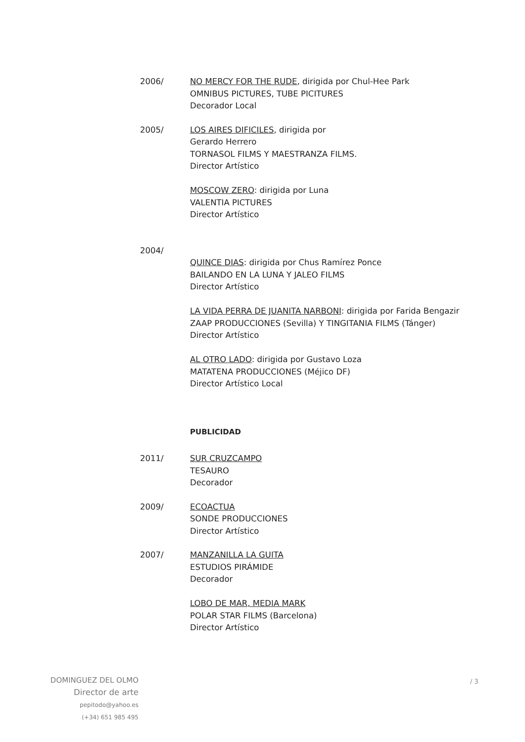2006/ NO MERCY FOR THE RUDE, dirigida por Chul-Hee Park
OMNIBUS PICTURES, TUBE PICITURES
Decorador Local
2005/ LOS AIRES DIFICILES, dirigida por
Gerardo Herrero
TORNASOL FILMS Y MAESTRANZA FILMS.
Director Artístico
MOSCOW ZERO: dirigida por Luna
VALENTIA PICTURES
Director Artístico
2004/
QUINCE DIAS: dirigida por Chus Ramírez Ponce
BAILANDO EN LA LUNA Y JALEO FILMS
Director Artístico
LA VIDA PERRA DE JUANITA NARBONI: dirigida por Farida Bengazir
ZAAP PRODUCCIONES (Sevilla) Y TINGITANIA FILMS (Tánger)
Director Artístico
AL OTRO LADO: dirigida por Gustavo Loza
MATATENA PRODUCCIONES (Méjico DF)
Director Artístico Local
PUBLICIDAD
2011/ SUR CRUZCAMPO
TESAURO
Decorador
2009/ ECOACTUA
SONDE PRODUCCIONES
Director Artístico
2007/ MANZANILLA LA GUITA
ESTUDIOS PIRÁMIDE
Decorador
LOBO DE MAR, MEDIA MARK
POLAR STAR FILMS (Barcelona)
Director Artístico
DOMINGUEZ DEL OLMO
Director de arte
pepitodo@yahoo.es
(+34) 651 985 495
/ 3